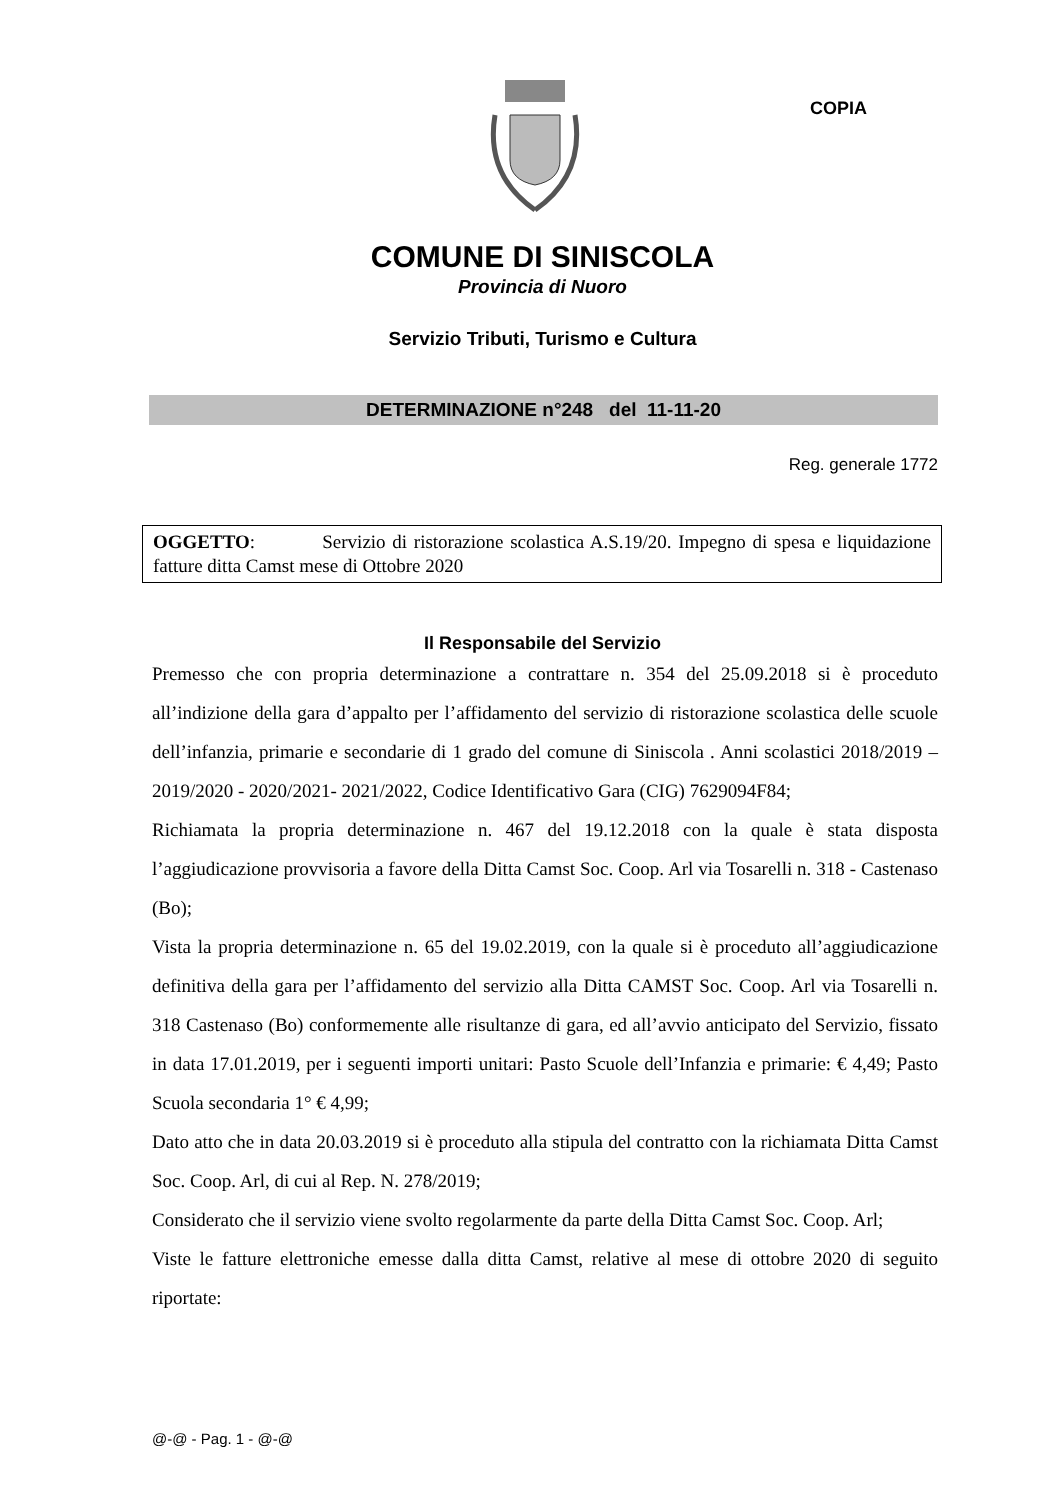COPIA
COMUNE DI SINISCOLA
Provincia di Nuoro
Servizio Tributi, Turismo e Cultura
DETERMINAZIONE n°248 del 11-11-20
Reg. generale 1772
OGGETTO: Servizio di ristorazione scolastica A.S.19/20. Impegno di spesa e liquidazione fatture ditta Camst mese di Ottobre 2020
Il Responsabile del Servizio
Premesso che con propria determinazione a contrattare n. 354 del 25.09.2018 si è proceduto all’indizione della gara d’appalto per l’affidamento del servizio di ristorazione scolastica delle scuole dell’infanzia, primarie e secondarie di 1 grado del comune di Siniscola . Anni scolastici 2018/2019 – 2019/2020 - 2020/2021- 2021/2022, Codice Identificativo Gara (CIG) 7629094F84;
Richiamata la propria determinazione n. 467 del 19.12.2018 con la quale è stata disposta l’aggiudicazione provvisoria a favore della Ditta Camst Soc. Coop. Arl via Tosarelli n. 318 - Castenaso (Bo);
Vista la propria determinazione n. 65 del 19.02.2019, con la quale si è proceduto all’aggiudicazione definitiva della gara per l’affidamento del servizio alla Ditta CAMST Soc. Coop. Arl via Tosarelli n. 318 Castenaso (Bo) conformemente alle risultanze di gara, ed all’avvio anticipato del Servizio, fissato in data 17.01.2019, per i seguenti importi unitari: Pasto Scuole dell’Infanzia e primarie: € 4,49; Pasto Scuola secondaria 1° € 4,99;
Dato atto che in data 20.03.2019 si è proceduto alla stipula del contratto con la richiamata Ditta Camst Soc. Coop. Arl, di cui al Rep. N. 278/2019;
Considerato che il servizio viene svolto regolarmente da parte della Ditta Camst Soc. Coop. Arl;
Viste le fatture elettroniche emesse dalla ditta Camst, relative al mese di ottobre 2020 di seguito riportate:
@-@ - Pag. 1 - @-@